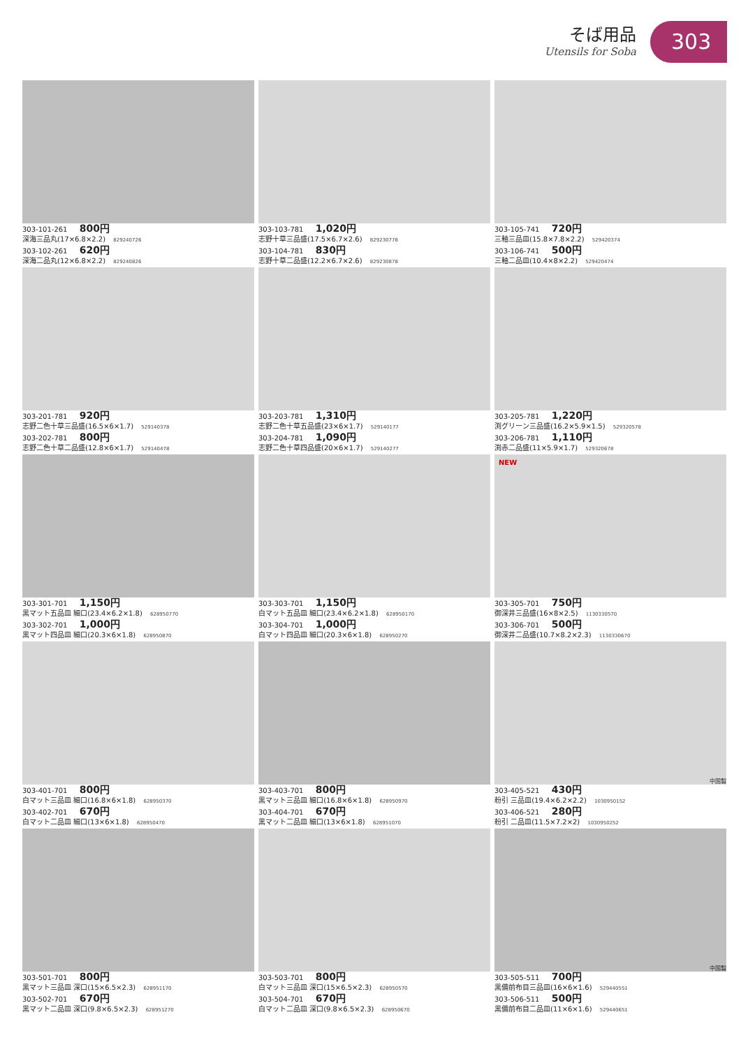そば用品
Utensils for Soba
303
303-101-261 800円
深海三品丸(17×6.8×2.2) 829240726
303-102-261 620円
深海二品丸(12×6.8×2.2) 829240826
303-103-781 1,020円
志野十草三品盛(17.5×6.7×2.6) 829230778
303-104-781 830円
志野十草二品盛(12.2×6.7×2.6) 829230878
303-105-741 720円
三釉三品皿(15.8×7.8×2.2) 529420374
303-106-741 500円
三釉二品皿(10.4×8×2.2) 529420474
303-201-781 920円
志野二色十草三品盛(16.5×6×1.7) 529140378
303-202-781 800円
志野二色十草二品盛(12.8×6×1.7) 529140478
303-203-781 1,310円
志野二色十草五品盛(23×6×1.7) 529140177
303-204-781 1,090円
志野二色十草四品盛(20×6×1.7) 529140277
303-205-781 1,220円
渕グリーン三品盛(16.2×5.9×1.5) 529320578
303-206-781 1,110円
渕赤二品盛(11×5.9×1.7) 529320678
303-301-701 1,150円
黒マット五品皿 細口(23.4×6.2×1.8) 628950770
303-302-701 1,000円
黒マット四品皿 細口(20.3×6×1.8) 628950870
303-303-701 1,150円
白マット五品皿 細口(23.4×6.2×1.8) 628950170
303-304-701 1,000円
白マット四品皿 細口(20.3×6×1.8) 628950270
NEW
303-305-701 750円
御深井三品盛(16×8×2.5) 1130330570
303-306-701 500円
御深井二品盛(10.7×8.2×2.3) 1130330670
303-401-701 800円
白マット三品皿 細口(16.8×6×1.8) 628950370
303-402-701 670円
白マット二品皿 細口(13×6×1.8) 628950470
303-403-701 800円
黒マット三品皿 細口(16.8×6×1.8) 628950970
303-404-701 670円
黒マット二品皿 細口(13×6×1.8) 628951070
中国製
303-405-521 430円
粉引 三品皿(19.4×6.2×2.2) 1030950152
303-406-521 280円
粉引 二品皿(11.5×7.2×2) 1030950252
303-501-701 800円
黒マット三品皿 深口(15×6.5×2.3) 628951170
303-502-701 670円
黒マット二品皿 深口(9.8×6.5×2.3) 628951270
303-503-701 800円
白マット三品皿 深口(15×6.5×2.3) 628950570
303-504-701 670円
白マット二品皿 深口(9.8×6.5×2.3) 628950670
中国製
303-505-511 700円
黒備前布目三品皿(16×6×1.6) 529440551
303-506-511 500円
黒備前布目二品皿(11×6×1.6) 529440651